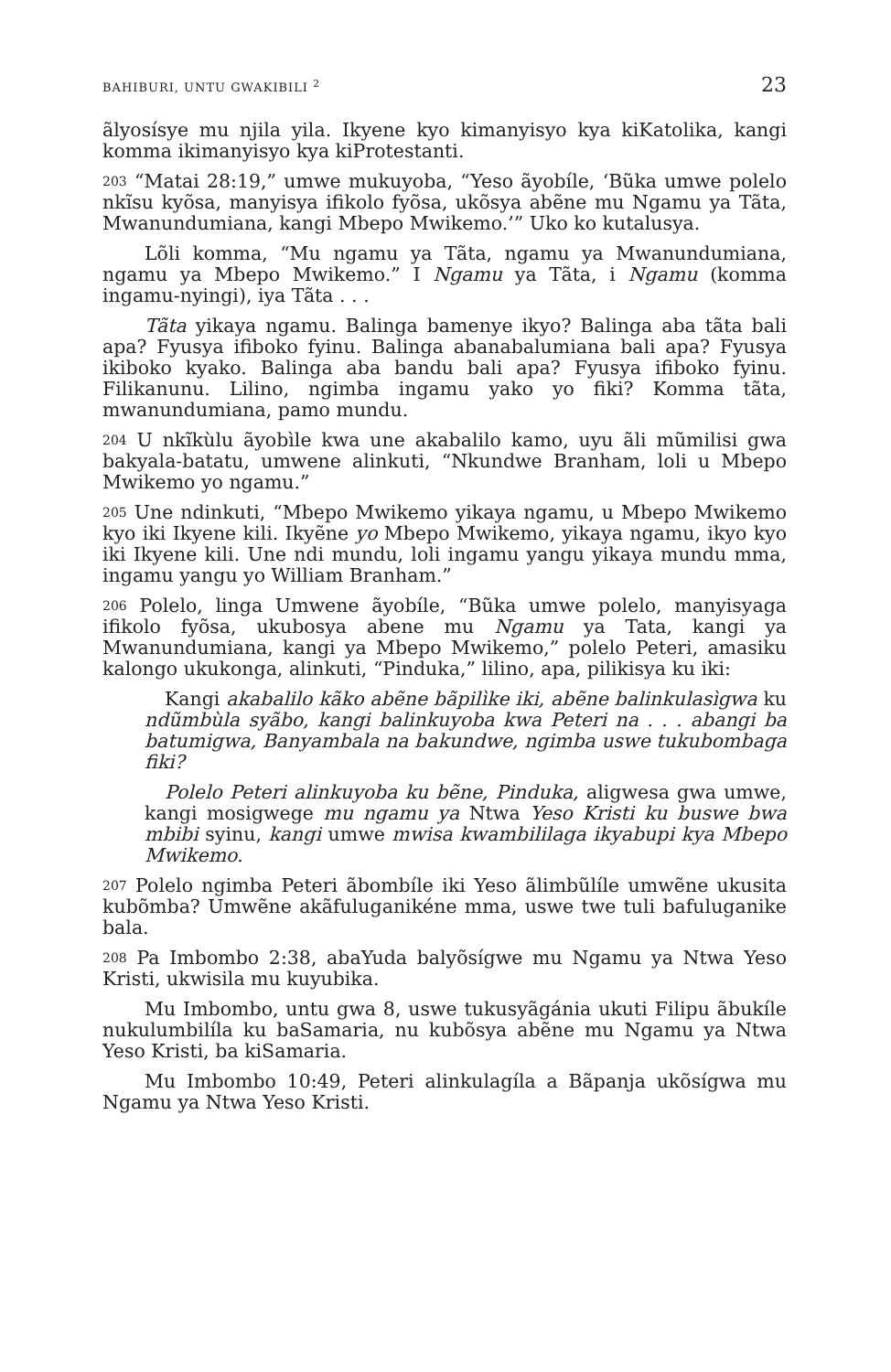BAHIBURI, UNTU GWAKIBILI <sup>2</sup> 23
ãlyosísye mu njila yila. Ikyene kyo kimanyisyo kya kiKatolika, kangi komma ikimanyisyo kya kiProtestanti.
203 “Matai 28:19,” umwe mukuyoba, “Yeso ãyobíle, ‘Bũka umwe polelo nkĩsu kyõsa, manyisya ifikolo fyõsa, ukõsya abẽne mu Ngamu ya Tãta, Mwanundumiana, kangi Mbepo Mwikemo.’” Uko ko kutalusya.
Lõli komma, “Mu ngamu ya Tãta, ngamu ya Mwanundumiana, ngamu ya Mbepo Mwikemo.” I Ngamu ya Tãta, i Ngamu (komma ingamu-nyingi), iya Tãta . . .
Tãta yikaya ngamu. Balinga bamenye ikyo? Balinga aba tãta bali apa? Fyusya ifiboko fyinu. Balinga abanabalumiana bali apa? Fyusya ikiboko kyako. Balinga aba bandu bali apa? Fyusya ifiboko fyinu. Filikanunu. Lilino, ngimba ingamu yako yo fiki? Komma tãta, mwanundumiana, pamo mundu.
204 U nkĩkùlu ãyobìle kwa une akabalilo kamo, uyu ãli mũmilisi gwa bakyala-batatu, umwene alinkuti, “Nkundwe Branham, loli u Mbepo Mwikemo yo ngamu.”
205 Une ndinkuti, “Mbepo Mwikemo yikaya ngamu, u Mbepo Mwikemo kyo iki Ikyene kili. Ikyẽne yo Mbepo Mwikemo, yikaya ngamu, ikyo kyo iki Ikyene kili. Une ndi mundu, loli ingamu yangu yikaya mundu mma, ingamu yangu yo William Branham.”
206 Polelo, linga Umwene ãyobíle, “Bũka umwe polelo, manyisyaga ifikolo fyõsa, ukubosya abene mu Ngamu ya Tata, kangi ya Mwanundumiana, kangi ya Mbepo Mwikemo,” polelo Peteri, amasiku kalongo ukukonga, alinkuti, “Pinduka,” lilino, apa, pilikisya ku iki:
Kangi akabalilo kãko abẽne bãpilìke iki, abẽne balinkulasìgwa ku ndũmbùla syãbo, kangi balinkuyoba kwa Peteri na . . . abangi ba batumigwa, Banyambala na bakundwe, ngimba uswe tukubombaga fiki?
Polelo Peteri alinkuyoba ku bẽne, Pinduka, aligwesa gwa umwe, kangi mosigwege mu ngamu ya Ntwa Yeso Kristi ku buswe bwa mbibi syinu, kangi umwe mwisa kwambililaga ikyabupi kya Mbepo Mwikemo.
207 Polelo ngimba Peteri ãbombíle iki Yeso ãlimbũlíle umwẽne ukusita kubõmba? Umwẽne akãfuluganikéne mma, uswe twe tuli bafuluganike bala.
208 Pa Imbombo 2:38, abaYuda balyõsígwe mu Ngamu ya Ntwa Yeso Kristi, ukwisila mu kuyubika.
Mu Imbombo, untu gwa 8, uswe tukusyãgánia ukuti Filipu ãbukíle nukulumbilíla ku baSamaria, nu kubõsya abẽne mu Ngamu ya Ntwa Yeso Kristi, ba kiSamaria.
Mu Imbombo 10:49, Peteri alinkulagíla a Bãpanja ukõsígwa mu Ngamu ya Ntwa Yeso Kristi.